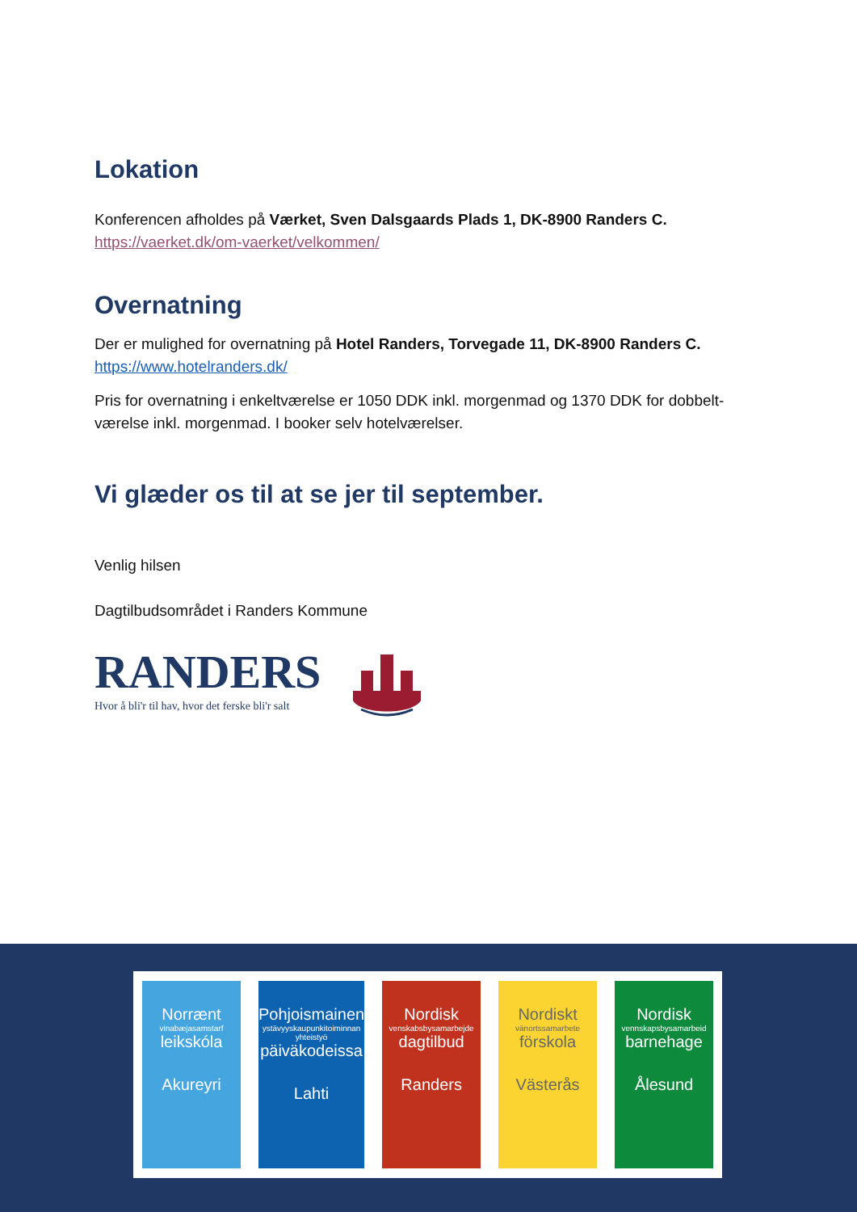Lokation
Konferencen afholdes på Værket, Sven Dalsgaards Plads 1, DK-8900 Randers C.
https://vaerket.dk/om-vaerket/velkommen/
Overnatning
Der er mulighed for overnatning på Hotel Randers, Torvegade 11, DK-8900 Randers C.
https://www.hotelranders.dk/
Pris for overnatning i enkeltværelse er 1050 DDK inkl. morgenmad og 1370 DDK for dobbelt-værelse inkl. morgenmad. I booker selv hotelværelser.
Vi glæder os til at se jer til september.
Venlig hilsen
Dagtilbudsområdet i Randers Kommune
RANDERS
Hvor å bli'r til hav, hvor det ferske bli'r salt
Norrænt
vinabæjasamstarf
leikskóla
Akureyri
Pohjoismainen
ystävyyskaupunkitoiminnan yhteistyö
päiväkodeissa
Lahti
Nordisk
venskabsbysamarbejde
dagtilbud
Randers
Nordiskt
vänortssamarbete
förskola
Västerås
Nordisk
vennskapsbysamarbeid
barnehage
Ålesund